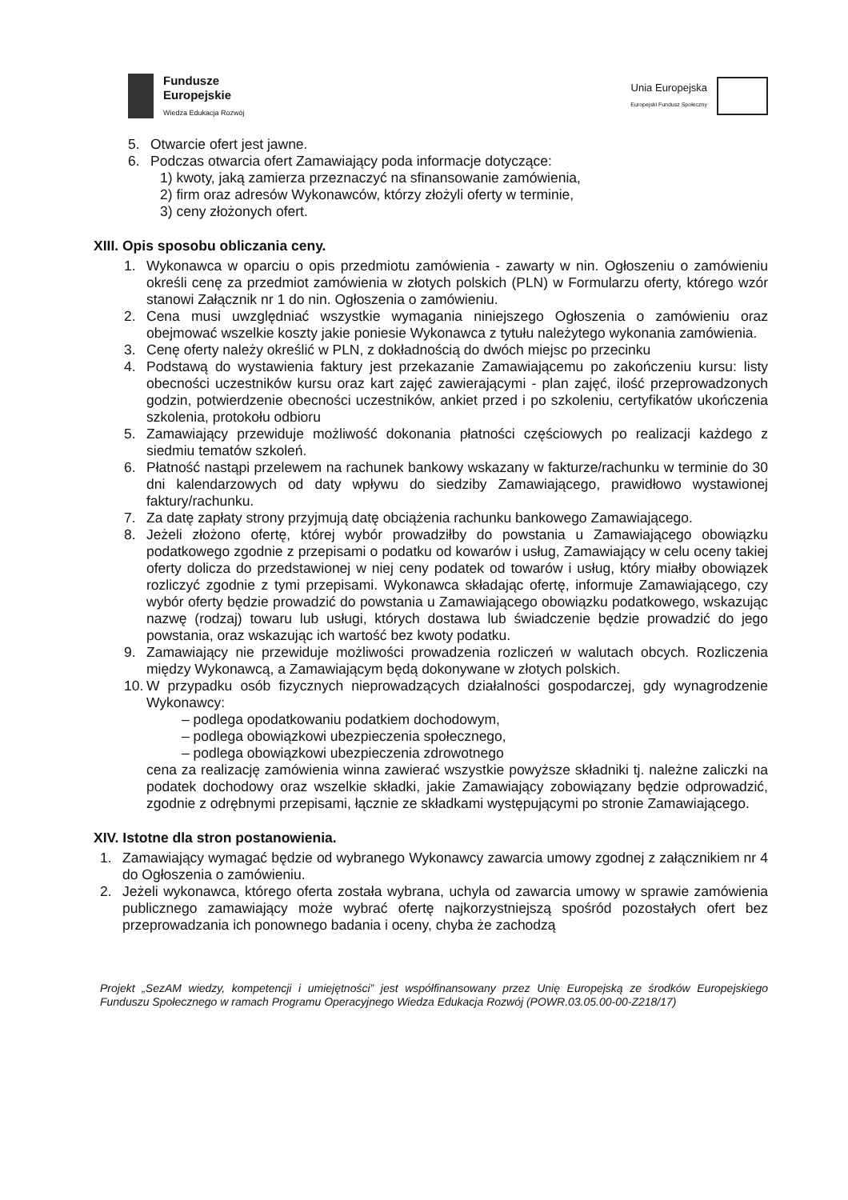Fundusze
Europejskie
Wiedza Edukacja Rozwój
Unia Europejska
Europejski Fundusz Społeczny
5. Otwarcie ofert jest jawne.
6. Podczas otwarcia ofert Zamawiający poda informacje dotyczące:
1) kwoty, jaką zamierza przeznaczyć na sfinansowanie zamówienia,
2) firm oraz adresów Wykonawców, którzy złożyli oferty w terminie,
3) ceny złożonych ofert.
XIII. Opis sposobu obliczania ceny.
1. Wykonawca w oparciu o opis przedmiotu zamówienia - zawarty w nin. Ogłoszeniu o zamówieniu określi cenę za przedmiot zamówienia w złotych polskich (PLN) w Formularzu oferty, którego wzór stanowi Załącznik nr 1 do nin. Ogłoszenia o zamówieniu.
2. Cena musi uwzględniać wszystkie wymagania niniejszego Ogłoszenia o zamówieniu oraz obejmować wszelkie koszty jakie poniesie Wykonawca z tytułu należytego wykonania zamówienia.
3. Cenę oferty należy określić w PLN, z dokładnością do dwóch miejsc po przecinku
4. Podstawą do wystawienia faktury jest przekazanie Zamawiającemu po zakończeniu kursu: listy obecności uczestników kursu oraz kart zajęć zawierającymi - plan zajęć, ilość przeprowadzonych godzin, potwierdzenie obecności uczestników, ankiet przed i po szkoleniu, certyfikatów ukończenia szkolenia, protokołu odbioru
5. Zamawiający przewiduje możliwość dokonania płatności częściowych po realizacji każdego z siedmiu tematów szkoleń.
6. Płatność nastąpi przelewem na rachunek bankowy wskazany w fakturze/rachunku w terminie do 30 dni kalendarzowych od daty wpływu do siedziby Zamawiającego, prawidłowo wystawionej faktury/rachunku.
7. Za datę zapłaty strony przyjmują datę obciążenia rachunku bankowego Zamawiającego.
8. Jeżeli złożono ofertę, której wybór prowadziłby do powstania u Zamawiającego obowiązku podatkowego zgodnie z przepisami o podatku od kowarów i usług, Zamawiający w celu oceny takiej oferty dolicza do przedstawionej w niej ceny podatek od towarów i usług, który miałby obowiązek rozliczyć zgodnie z tymi przepisami. Wykonawca składając ofertę, informuje Zamawiającego, czy wybór oferty będzie prowadzić do powstania u Zamawiającego obowiązku podatkowego, wskazując nazwę (rodzaj) towaru lub usługi, których dostawa lub świadczenie będzie prowadzić do jego powstania, oraz wskazując ich wartość bez kwoty podatku.
9. Zamawiający nie przewiduje możliwości prowadzenia rozliczeń w walutach obcych. Rozliczenia między Wykonawcą, a Zamawiającym będą dokonywane w złotych polskich.
10. W przypadku osób fizycznych nieprowadzących działalności gospodarczej, gdy wynagrodzenie Wykonawcy:
– podlega opodatkowaniu podatkiem dochodowym,
– podlega obowiązkowi ubezpieczenia społecznego,
– podlega obowiązkowi ubezpieczenia zdrowotnego
cena za realizację zamówienia winna zawierać wszystkie powyższe składniki tj. należne zaliczki na podatek dochodowy oraz wszelkie składki, jakie Zamawiający zobowiązany będzie odprowadzić, zgodnie z odrębnymi przepisami, łącznie ze składkami występującymi po stronie Zamawiającego.
XIV. Istotne dla stron postanowienia.
1. Zamawiający wymagać będzie od wybranego Wykonawcy zawarcia umowy zgodnej z załącznikiem nr 4 do Ogłoszenia o zamówieniu.
2. Jeżeli wykonawca, którego oferta została wybrana, uchyla od zawarcia umowy w sprawie zamówienia publicznego zamawiający może wybrać ofertę najkorzystniejszą spośród pozostałych ofert bez przeprowadzania ich ponownego badania i oceny, chyba że zachodzą
Projekt „SezAM wiedzy, kompetencji i umiejętności” jest współfinansowany przez Unię Europejską ze środków Europejskiego Funduszu Społecznego w ramach Programu Operacyjnego Wiedza Edukacja Rozwój (POWR.03.05.00-00-Z218/17)